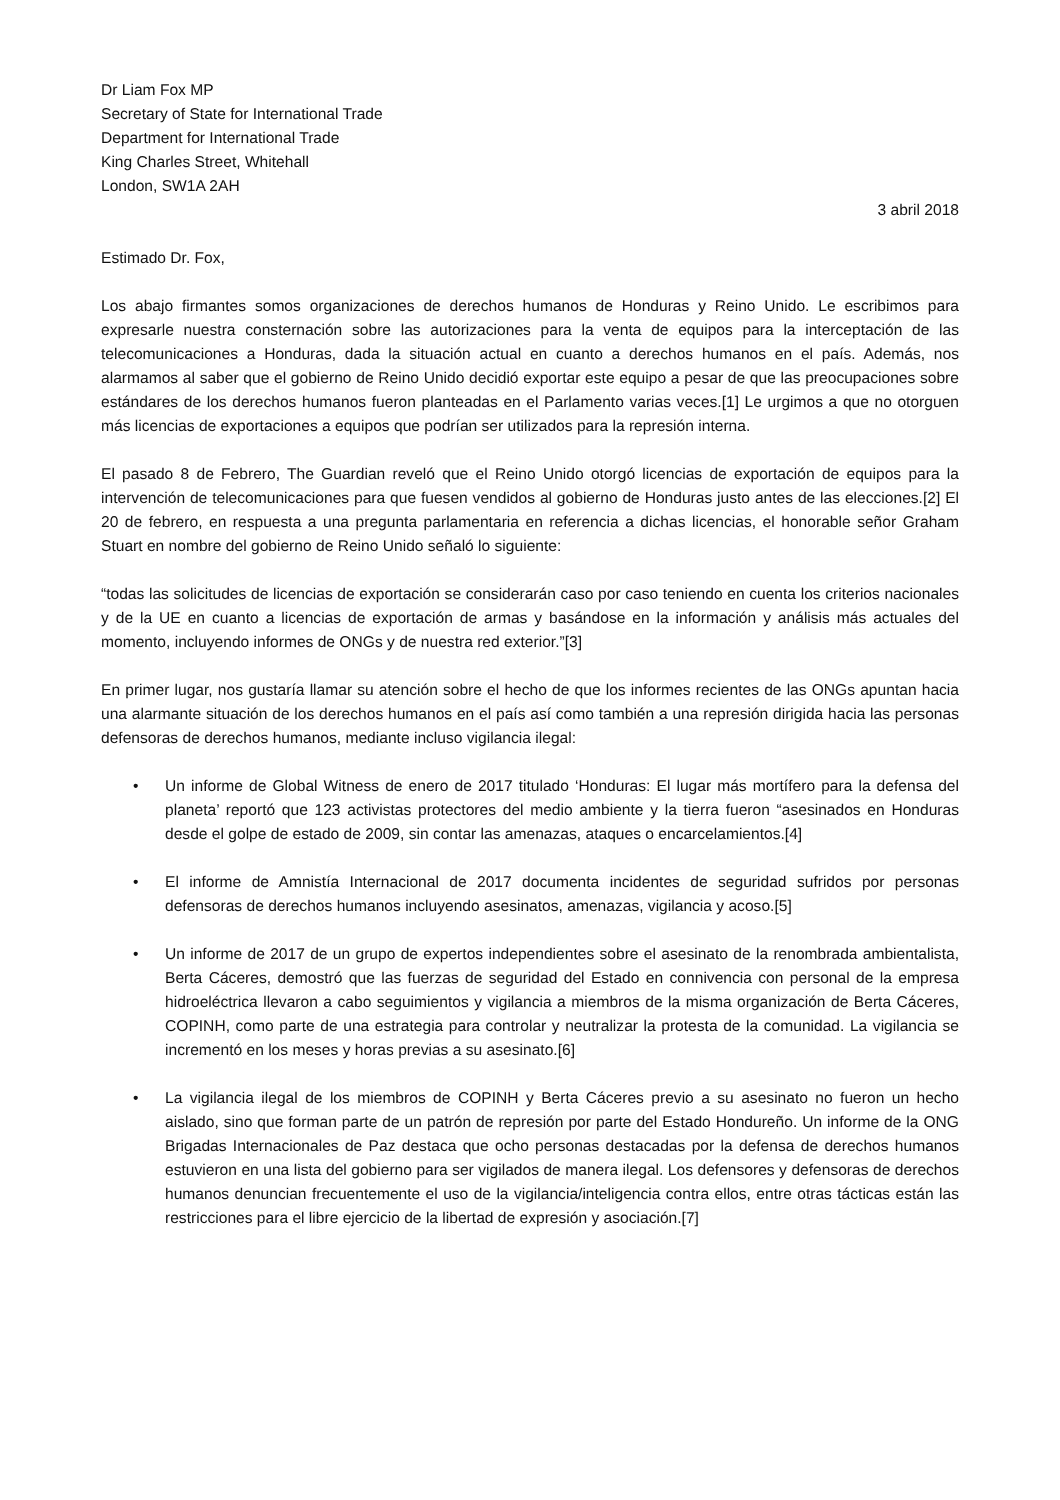Dr Liam Fox MP
Secretary of State for International Trade
Department for International Trade
King Charles Street, Whitehall
London, SW1A 2AH
3 abril 2018
Estimado Dr. Fox,
Los abajo firmantes somos organizaciones de derechos humanos de Honduras y Reino Unido. Le escribimos para expresarle nuestra consternación sobre las autorizaciones para la venta de equipos para la interceptación de las telecomunicaciones a Honduras, dada la situación actual en cuanto a derechos humanos en el país. Además, nos alarmamos al saber que el gobierno de Reino Unido decidió exportar este equipo a pesar de que las preocupaciones sobre estándares de los derechos humanos fueron planteadas en el Parlamento varias veces.[1] Le urgimos a que no otorguen más licencias de exportaciones a equipos que podrían ser utilizados para la represión interna.
El pasado 8 de Febrero, The Guardian reveló que el Reino Unido otorgó licencias de exportación de equipos para la intervención de telecomunicaciones para que fuesen vendidos al gobierno de Honduras justo antes de las elecciones.[2] El 20 de febrero, en respuesta a una pregunta parlamentaria en referencia a dichas licencias, el honorable señor Graham Stuart en nombre del gobierno de Reino Unido señaló lo siguiente:
“todas las solicitudes de licencias de exportación se considerarán caso por caso teniendo en cuenta los criterios nacionales y de la UE en cuanto a licencias de exportación de armas y basándose en la información y análisis más actuales del momento, incluyendo informes de ONGs y de nuestra red exterior.”[3]
En primer lugar, nos gustaría llamar su atención sobre el hecho de que los informes recientes de las ONGs apuntan hacia una alarmante situación de los derechos humanos en el país así como también a una represión dirigida hacia las personas defensoras de derechos humanos, mediante incluso vigilancia ilegal:
• Un informe de Global Witness de enero de 2017 titulado ‘Honduras: El lugar más mortífero para la defensa del planeta’ reportó que 123 activistas protectores del medio ambiente y la tierra fueron “asesinados en Honduras desde el golpe de estado de 2009, sin contar las amenazas, ataques o encarcelamientos.[4]
• El informe de Amnistía Internacional de 2017 documenta incidentes de seguridad sufridos por personas defensoras de derechos humanos incluyendo asesinatos, amenazas, vigilancia y acoso.[5]
• Un informe de 2017 de un grupo de expertos independientes sobre el asesinato de la renombrada ambientalista, Berta Cáceres, demostró que las fuerzas de seguridad del Estado en connivencia con personal de la empresa hidroeléctrica llevaron a cabo seguimientos y vigilancia a miembros de la misma organización de Berta Cáceres, COPINH, como parte de una estrategia para controlar y neutralizar la protesta de la comunidad. La vigilancia se incrementó en los meses y horas previas a su asesinato.[6]
• La vigilancia ilegal de los miembros de COPINH y Berta Cáceres previo a su asesinato no fueron un hecho aislado, sino que forman parte de un patrón de represión por parte del Estado Hondureño. Un informe de la ONG Brigadas Internacionales de Paz destaca que ocho personas destacadas por la defensa de derechos humanos estuvieron en una lista del gobierno para ser vigilados de manera ilegal. Los defensores y defensoras de derechos humanos denuncian frecuentemente el uso de la vigilancia/inteligencia contra ellos, entre otras tácticas están las restricciones para el libre ejercicio de la libertad de expresión y asociación.[7]